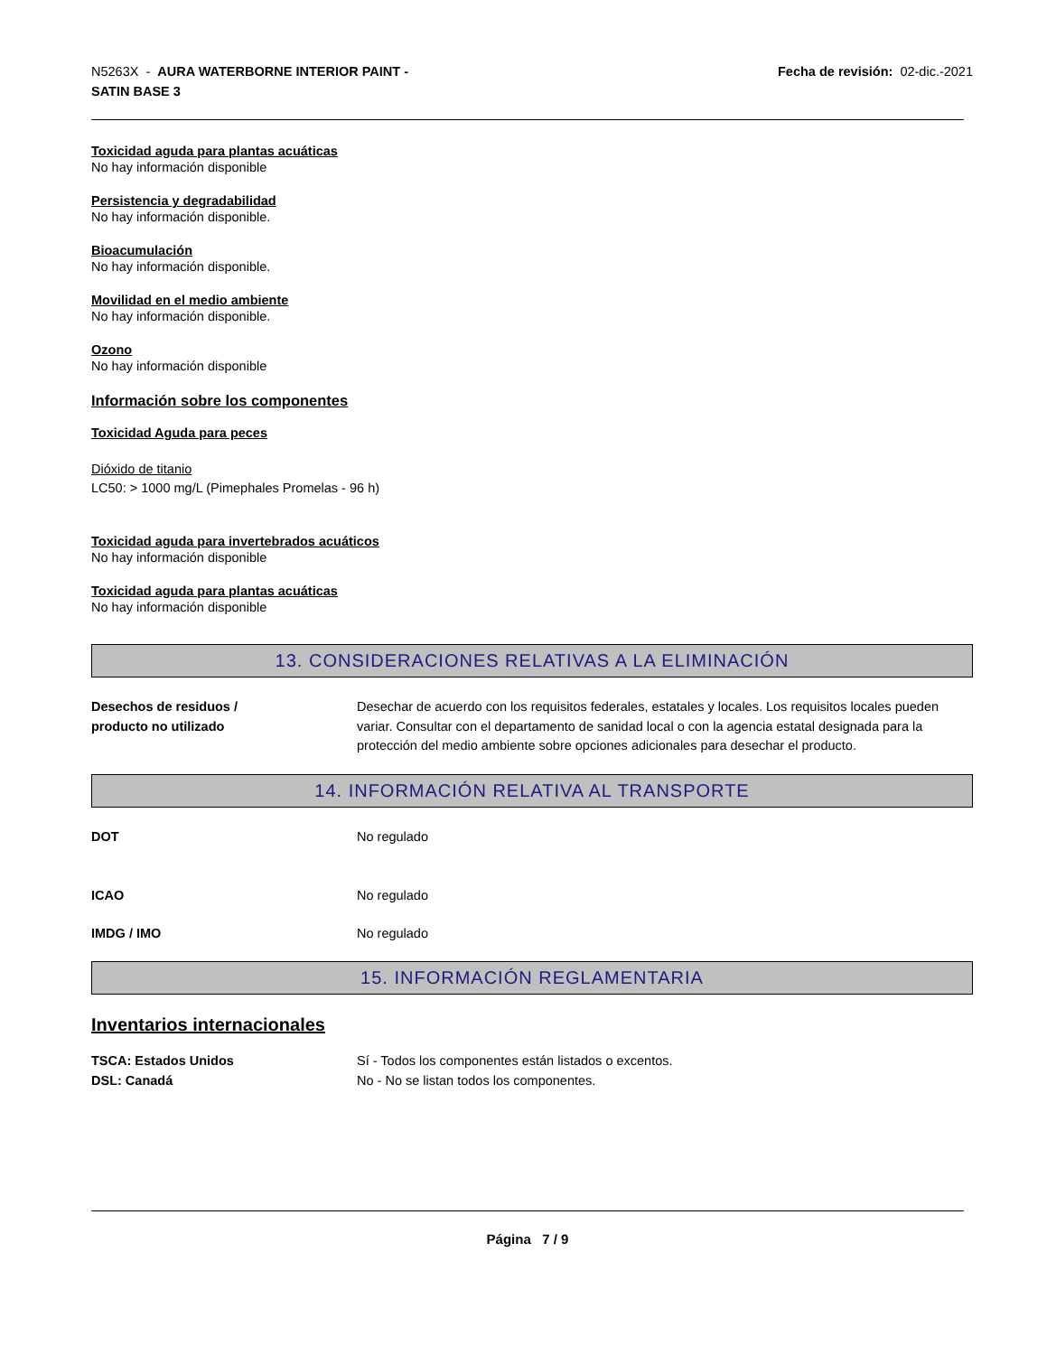N5263X - AURA WATERBORNE INTERIOR PAINT -
SATIN BASE 3
Fecha de revisión: 02-dic.-2021
Toxicidad aguda para plantas acuáticas
No hay información disponible
Persistencia y degradabilidad
No hay información disponible.
Bioacumulación
No hay información disponible.
Movilidad en el medio ambiente
No hay información disponible.
Ozono
No hay información disponible
Información sobre los componentes
Toxicidad Aguda para peces
Dióxido de titanio
LC50: > 1000 mg/L (Pimephales Promelas - 96 h)
Toxicidad aguda para invertebrados acuáticos
No hay información disponible
Toxicidad aguda para plantas acuáticas
No hay información disponible
13. CONSIDERACIONES RELATIVAS A LA ELIMINACIÓN
Desechos de residuos /
producto no utilizado
Desechar de acuerdo con los requisitos federales, estatales y locales. Los requisitos locales pueden variar. Consultar con el departamento de sanidad local o con la agencia estatal designada para la protección del medio ambiente sobre opciones adicionales para desechar el producto.
14. INFORMACIÓN RELATIVA AL TRANSPORTE
DOT No regulado
ICAO No regulado
IMDG / IMO No regulado
15. INFORMACIÓN REGLAMENTARIA
Inventarios internacionales
TSCA: Estados Unidos Sí - Todos los componentes están listados o excentos.
DSL: Canadá No - No se listan todos los componentes.
Página 7 / 9